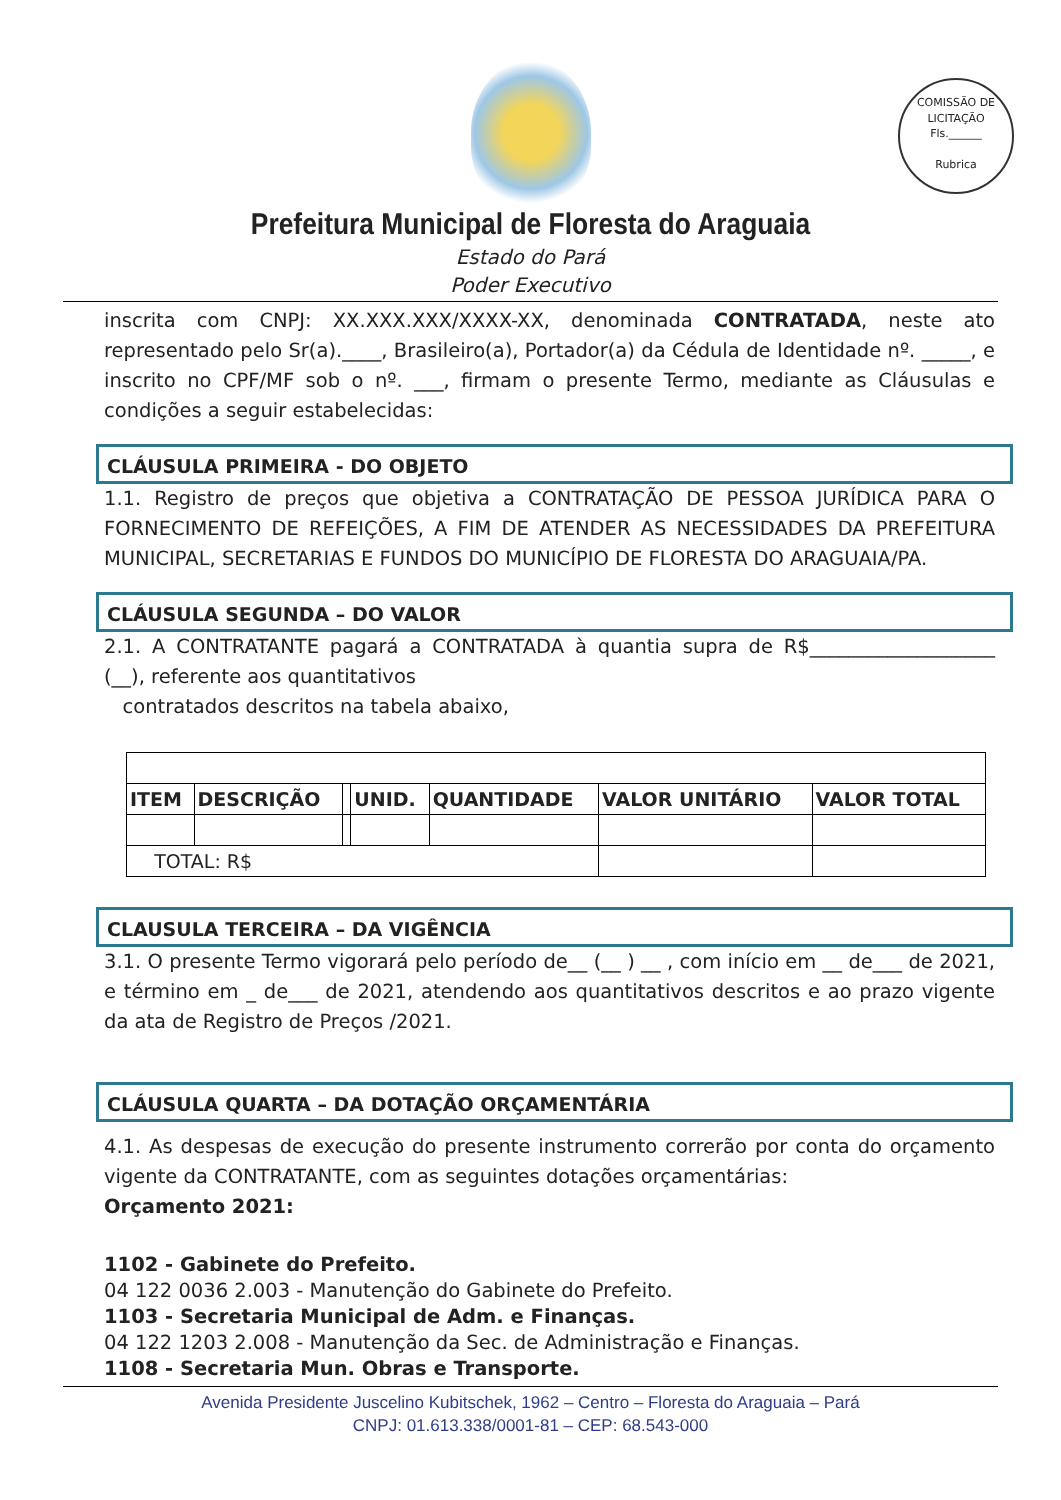COMISSÃO DE LICITAÇÃO
Fls.______
Rubrica
Prefeitura Municipal de Floresta do Araguaia
Estado do Pará
Poder Executivo
inscrita com CNPJ: XX.XXX.XXX/XXXX-XX, denominada CONTRATADA, neste ato representado pelo Sr(a).____, Brasileiro(a), Portador(a) da Cédula de Identidade nº. _____, e inscrito no CPF/MF sob o nº. ___, firmam o presente Termo, mediante as Cláusulas e condições a seguir estabelecidas:
CLÁUSULA PRIMEIRA - DO OBJETO
1.1. Registro de preços que objetiva a CONTRATAÇÃO DE PESSOA JURÍDICA PARA O FORNECIMENTO DE REFEIÇÕES, A FIM DE ATENDER AS NECESSIDADES DA PREFEITURA MUNICIPAL, SECRETARIAS E FUNDOS DO MUNICÍPIO DE FLORESTA DO ARAGUAIA/PA.
CLÁUSULA SEGUNDA – DO VALOR
2.1. A CONTRATANTE pagará a CONTRATADA à quantia supra de R$___________________ (__), referente aos quantitativos
contratados descritos na tabela abaixo,
| ITEM | DESCRIÇÃO | | UNID. | QUANTIDADE | VALOR UNITÁRIO | VALOR TOTAL |
| --- | --- | --- | --- | --- | --- | --- |
| TOTAL: R$ | | | | | | |
CLAUSULA TERCEIRA – DA VIGÊNCIA
3.1. O presente Termo vigorará pelo período de__ (__ ) __ , com início em __ de___ de 2021, e término em _ de___ de 2021, atendendo aos quantitativos descritos e ao prazo vigente da ata de Registro de Preços /2021.
CLÁUSULA QUARTA – DA DOTAÇÃO ORÇAMENTÁRIA
4.1. As despesas de execução do presente instrumento correrão por conta do orçamento vigente da CONTRATANTE, com as seguintes dotações orçamentárias:
Orçamento 2021:
1102 - Gabinete do Prefeito.
04 122 0036 2.003 - Manutenção do Gabinete do Prefeito.
1103 - Secretaria Municipal de Adm. e Finanças.
04 122 1203 2.008 - Manutenção da Sec. de Administração e Finanças.
1108 - Secretaria Mun. Obras e Transporte.
Avenida Presidente Juscelino Kubitschek, 1962 – Centro – Floresta do Araguaia – Pará
CNPJ: 01.613.338/0001-81 – CEP: 68.543-000